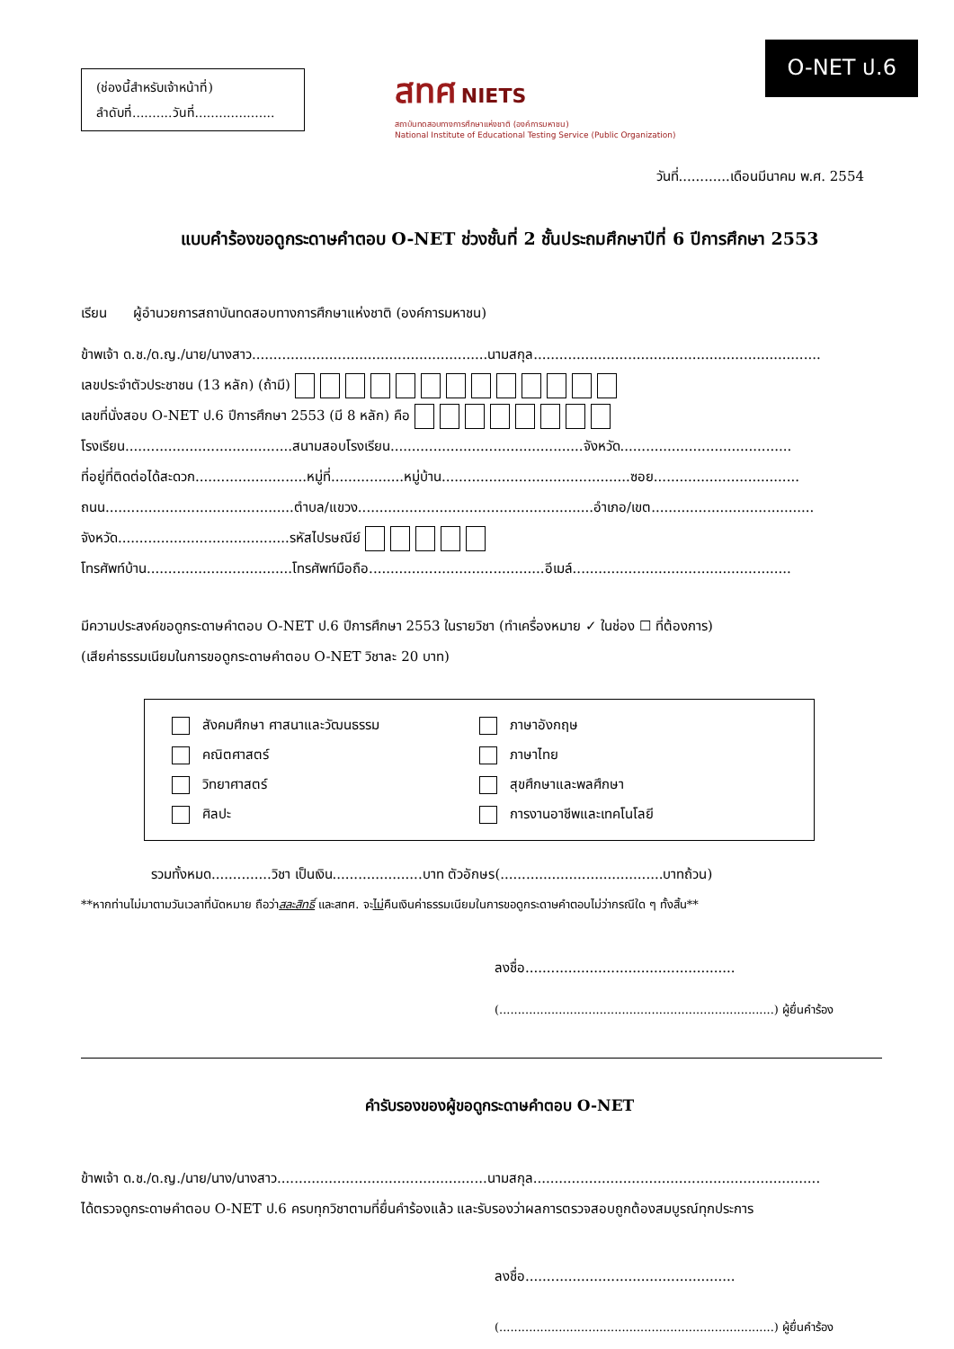(ช่องนี้สำหรับเจ้าหน้าที่)
ลำดับที่..........วันที่....................
สทศ NIETS
สถาบันทดสอบทางการศึกษาแห่งชาติ (องค์การมหาชน)
National Institute of Educational Testing Service (Public Organization)
O-NET ป.6
วันที่............เดือนมีนาคม พ.ศ. 2554
แบบคำร้องขอดูกระดาษคำตอบ O-NET ช่วงชั้นที่ 2 ชั้นประถมศึกษาปีที่ 6 ปีการศึกษา 2553
เรียน ผู้อำนวยการสถาบันทดสอบทางการศึกษาแห่งชาติ (องค์การมหาชน)
ข้าพเจ้า ด.ช./ด.ญ./นาย/นางสาว.......................................................นามสกุล...................................................................
เลขประจำตัวประชาชน (13 หลัก) (ถ้ามี)
เลขที่นั่งสอบ O-NET ป.6 ปีการศึกษา 2553 (มี 8 หลัก) คือ
โรงเรียน.......................................สนามสอบโรงเรียน.............................................จังหวัด........................................
ที่อยู่ที่ติดต่อได้สะดวก..........................หมู่ที่.................หมู่บ้าน............................................ซอย..................................
ถนน............................................ตำบล/แขวง.......................................................อำเภอ/เขต......................................
จังหวัด........................................รหัสไปรษณีย์
โทรศัพท์บ้าน..................................โทรศัพท์มือถือ.........................................อีเมล์...................................................
มีความประสงค์ขอดูกระดาษคำตอบ O-NET ป.6 ปีการศึกษา 2553 ในรายวิชา (ทำเครื่องหมาย ✓ ในช่อง ☐ ที่ต้องการ)
(เสียค่าธรรมเนียมในการขอดูกระดาษคำตอบ O-NET วิชาละ 20 บาท)
สังคมศึกษา ศาสนาและวัฒนธรรม
ภาษาอังกฤษ
คณิตศาสตร์
ภาษาไทย
วิทยาศาสตร์
สุขศึกษาและพลศึกษา
ศิลปะ
การงานอาชีพและเทคโนโลยี
รวมทั้งหมด..............วิชา เป็นเงิน.....................บาท ตัวอักษร(......................................บาทถ้วน)
**หากท่านไม่มาตามวันเวลาที่นัดหมาย ถือว่าสละสิทธิ์ และสทศ. จะไม่คืนเงินค่าธรรมเนียมในการขอดูกระดาษคำตอบไม่ว่ากรณีใด ๆ ทั้งสิ้น**
ลงชื่อ.................................................
(..........................................................................) ผู้ยื่นคำร้อง
คำรับรองของผู้ขอดูกระดาษคำตอบ O-NET
ข้าพเจ้า ด.ช./ด.ญ./นาย/นาง/นางสาว.................................................นามสกุล...................................................................
ได้ตรวจดูกระดาษคำตอบ O-NET ป.6 ครบทุกวิชาตามที่ยื่นคำร้องแล้ว และรับรองว่าผลการตรวจสอบถูกต้องสมบูรณ์ทุกประการ
ลงชื่อ.................................................
(..........................................................................) ผู้ยื่นคำร้อง